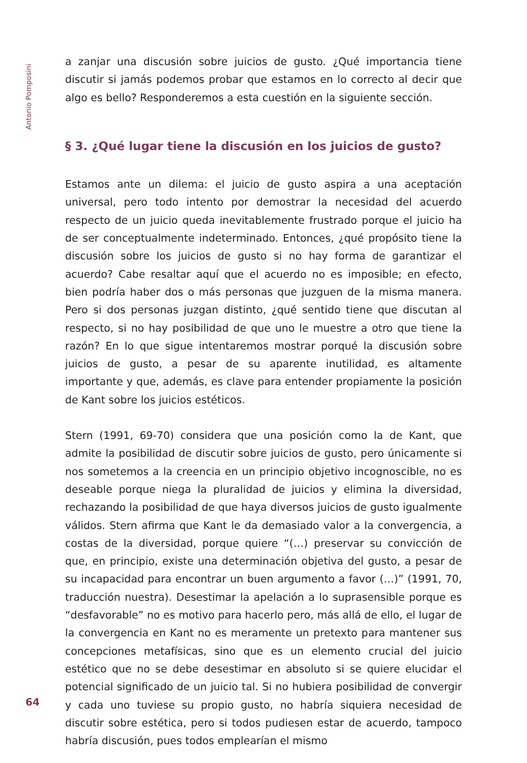Antonio Pomposini
a zanjar una discusión sobre juicios de gusto. ¿Qué importancia tiene discutir si jamás podemos probar que estamos en lo correcto al decir que algo es bello? Responderemos a esta cuestión en la siguiente sección.
§ 3. ¿Qué lugar tiene la discusión en los juicios de gusto?
Estamos ante un dilema: el juicio de gusto aspira a una aceptación universal, pero todo intento por demostrar la necesidad del acuerdo respecto de un juicio queda inevitablemente frustrado porque el juicio ha de ser conceptual­mente indeterminado. Entonces, ¿qué propósito tiene la discusión sobre los juicios de gusto si no hay forma de garantizar el acuerdo? Cabe resaltar aquí que el acuerdo no es imposible; en efecto, bien podría haber dos o más per­sonas que juzguen de la misma manera. Pero si dos personas juzgan distinto, ¿qué sentido tiene que discutan al respecto, si no hay posibilidad de que uno le muestre a otro que tiene la razón? En lo que sigue intentaremos mostrar porqué la discusión sobre juicios de gusto, a pesar de su aparente inutilidad, es altamente importante y que, además, es clave para entender propiamente la posición de Kant sobre los juicios estéticos.
Stern (1991, 69-70) considera que una posición como la de Kant, que admite la posibilidad de discutir sobre juicios de gusto, pero únicamente si nos so­metemos a la creencia en un principio objetivo incognoscible, no es deseable porque niega la pluralidad de juicios y elimina la diversidad, rechazando la posibilidad de que haya diversos juicios de gusto igualmente válidos. Stern afirma que Kant le da demasiado valor a la convergencia, a costas de la di­versidad, porque quiere “(…) preservar su convicción de que, en principio, existe una determinación objetiva del gusto, a pesar de su incapacidad para encontrar un buen argumento a favor (…)” (1991, 70, traducción nuestra). Desestimar la apelación a lo suprasensible porque es “desfavorable” no es motivo para hacerlo pero, más allá de ello, el lugar de la convergencia en Kant no es meramente un pretexto para mantener sus concepciones metafísicas, sino que es un elemento crucial del juicio estético que no se debe desestimar en absoluto si se quiere elucidar el potencial significado de un juicio tal. Si no hubiera posibilidad de convergir y cada uno tuviese su propio gusto, no habría siquiera necesidad de discutir sobre estética, pero si todos pudiesen estar de acuerdo, tampoco habría discusión, pues todos emplearían el mismo
64